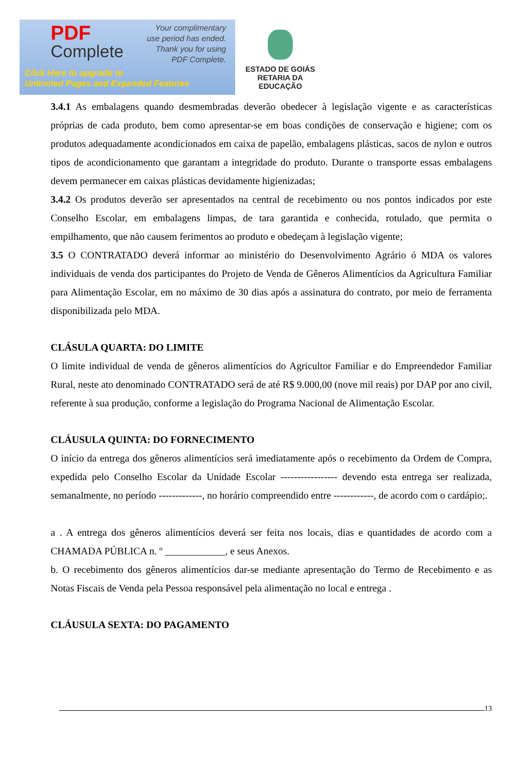PDF
Complete
Your complimentary
use period has ended.
Thank you for using
PDF Complete.
Click Here to upgrade to
Unlimited Pages and Expanded Features
ESTADO DE GOIÁS
RETARIA DA EDUCAÇÃO
3.4.1 As embalagens quando desmembradas deverão obedecer à legislação vigente e as características próprias de cada produto, bem como apresentar-se em boas condições de conservação e higiene; com os produtos adequadamente acondicionados em caixa de papelão, embalagens plásticas, sacos de nylon e outros tipos de acondicionamento que garantam a integridade do produto. Durante o transporte essas embalagens devem permanecer em caixas plásticas devidamente higienizadas;
3.4.2 Os produtos deverão ser apresentados na central de recebimento ou nos pontos indicados por este Conselho Escolar, em embalagens limpas, de tara garantida e conhecida, rotulado, que permita o empilhamento, que não causem ferimentos ao produto e obedeçam à legislação vigente;
3.5 O CONTRATADO deverá informar ao ministério do Desenvolvimento Agrário ó MDA os valores individuais de venda dos participantes do Projeto de Venda de Gêneros Alimentícios da Agricultura Familiar para Alimentação Escolar, em no máximo de 30 dias após a assinatura do contrato, por meio de ferramenta disponibilizada pelo MDA.
CLÁSULA QUARTA: DO LIMITE
O limite individual de venda de gêneros alimentícios do Agricultor Familiar e do Empreendedor Familiar Rural, neste ato denominado CONTRATADO será de até R$ 9.000,00 (nove mil reais) por DAP por ano civil, referente à sua produção, conforme a legislação do Programa Nacional de Alimentação Escolar.
CLÁUSULA QUINTA: DO FORNECIMENTO
O início da entrega dos gêneros alimentícios será imediatamente após o recebimento da Ordem de Compra, expedida pelo Conselho Escolar da Unidade Escolar ----------------- devendo esta entrega ser realizada, semanalmente, no período -------------, no horário compreendido entre ------------, de acordo com o cardápio;.
a . A entrega dos gêneros alimentícios deverá ser feita nos locais, dias e quantidades de acordo com a CHAMADA PÚBLICA n. º ____________, e seus Anexos.
b. O recebimento dos gêneros alimentícios dar-se mediante apresentação do Termo de Recebimento e as Notas Fiscais de Venda pela Pessoa responsável pela alimentação no local e entrega .
CLÁUSULA SEXTA: DO PAGAMENTO
13